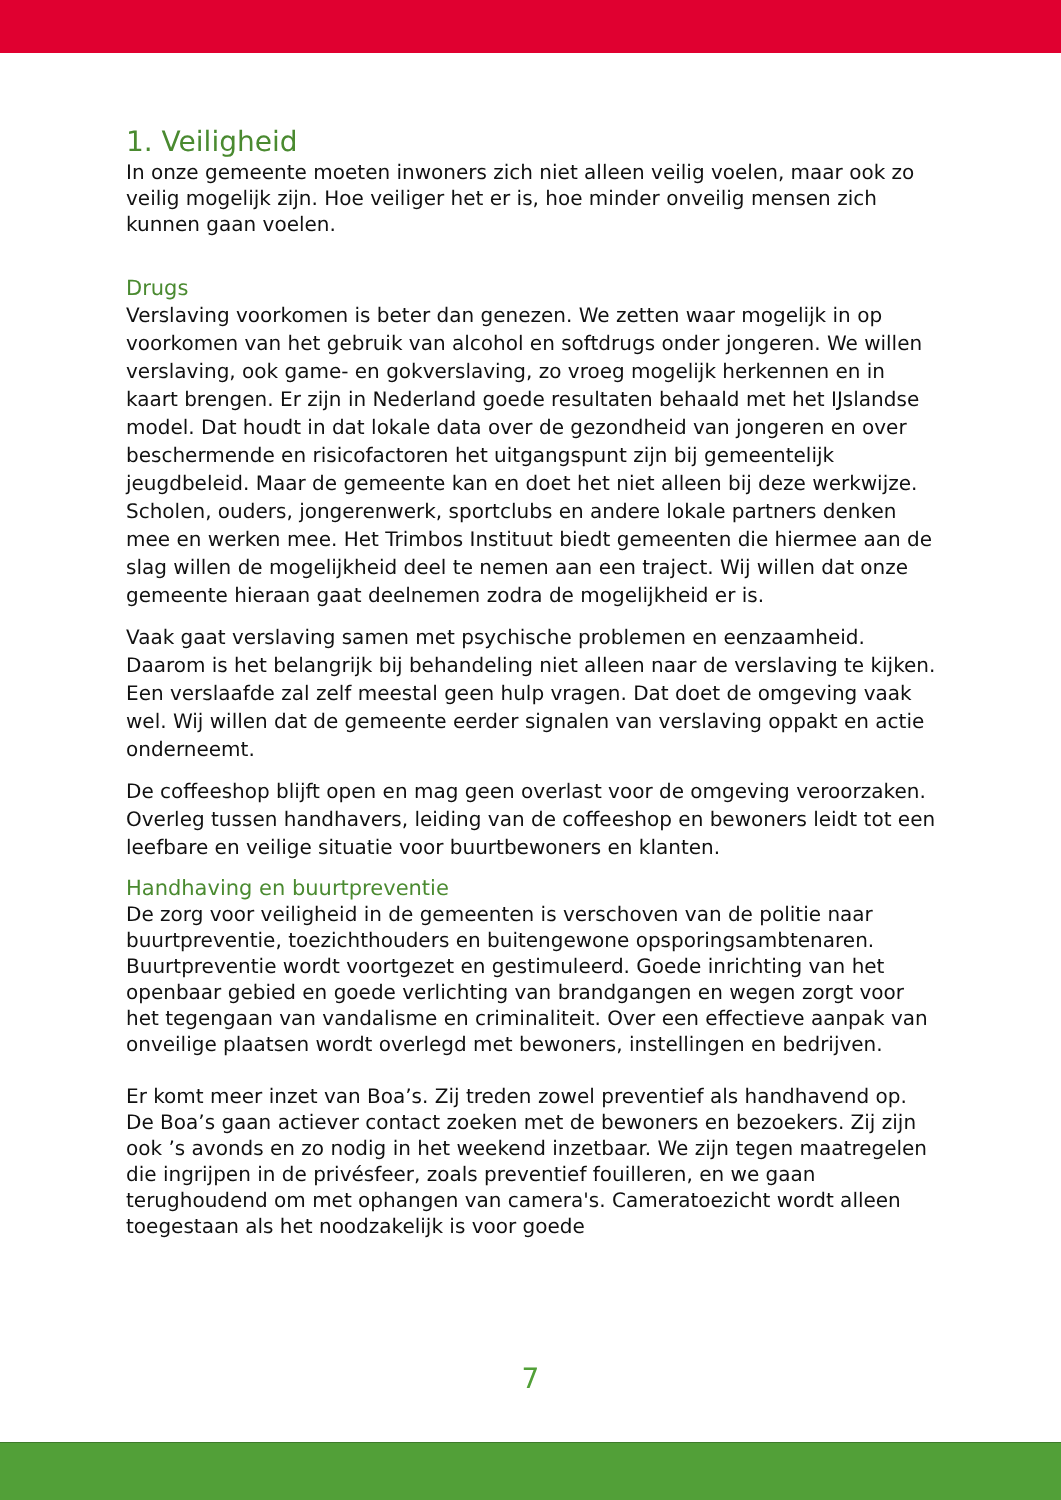1. Veiligheid
In onze gemeente moeten inwoners zich niet alleen veilig voelen, maar ook zo veilig mogelijk zijn. Hoe veiliger het er is, hoe minder onveilig mensen zich kunnen gaan voelen.
Drugs
Verslaving voorkomen is beter dan genezen. We zetten waar mogelijk in op voorkomen van het gebruik van alcohol en softdrugs onder jongeren. We willen verslaving, ook game- en gokverslaving, zo vroeg mogelijk herkennen en in kaart brengen. Er zijn in Nederland goede resultaten behaald met het IJslandse model. Dat houdt in dat lokale data over de gezondheid van jongeren en over beschermende en risicofactoren het uitgangspunt zijn bij gemeentelijk jeugdbeleid. Maar de gemeente kan en doet het niet alleen bij deze werkwijze. Scholen, ouders, jongerenwerk, sportclubs en andere lokale partners denken mee en werken mee. Het Trimbos Instituut biedt gemeenten die hiermee aan de slag willen de mogelijkheid deel te nemen aan een traject. Wij willen dat onze gemeente hieraan gaat deelnemen zodra de mogelijkheid er is.
Vaak gaat verslaving samen met psychische problemen en eenzaamheid. Daarom is het belangrijk bij behandeling niet alleen naar de verslaving te kijken. Een verslaafde zal zelf meestal geen hulp vragen. Dat doet de omgeving vaak wel. Wij willen dat de gemeente eerder signalen van verslaving oppakt en actie onderneemt.
De coffeeshop blijft open en mag geen overlast voor de omgeving veroorzaken. Overleg tussen handhavers, leiding van de coffeeshop en bewoners leidt tot een leefbare en veilige situatie voor buurtbewoners en klanten.
Handhaving en buurtpreventie
De zorg voor veiligheid in de gemeenten is verschoven van de politie naar buurtpreventie, toezichthouders en buitengewone opsporingsambtenaren. Buurtpreventie wordt voortgezet en gestimuleerd. Goede inrichting van het openbaar gebied en goede verlichting van brandgangen en wegen zorgt voor het tegengaan van vandalisme en criminaliteit. Over een effectieve aanpak van onveilige plaatsen wordt overlegd met bewoners, instellingen en bedrijven.
Er komt meer inzet van Boa’s. Zij treden zowel preventief als handhavend op. De Boa’s gaan actiever contact zoeken met de bewoners en bezoekers. Zij zijn ook ’s avonds en zo nodig in het weekend inzetbaar. We zijn tegen maatregelen die ingrijpen in de privésfeer, zoals preventief fouilleren, en we gaan terughoudend om met ophangen van camera's. Cameratoezicht wordt alleen toegestaan als het noodzakelijk is voor goede
7